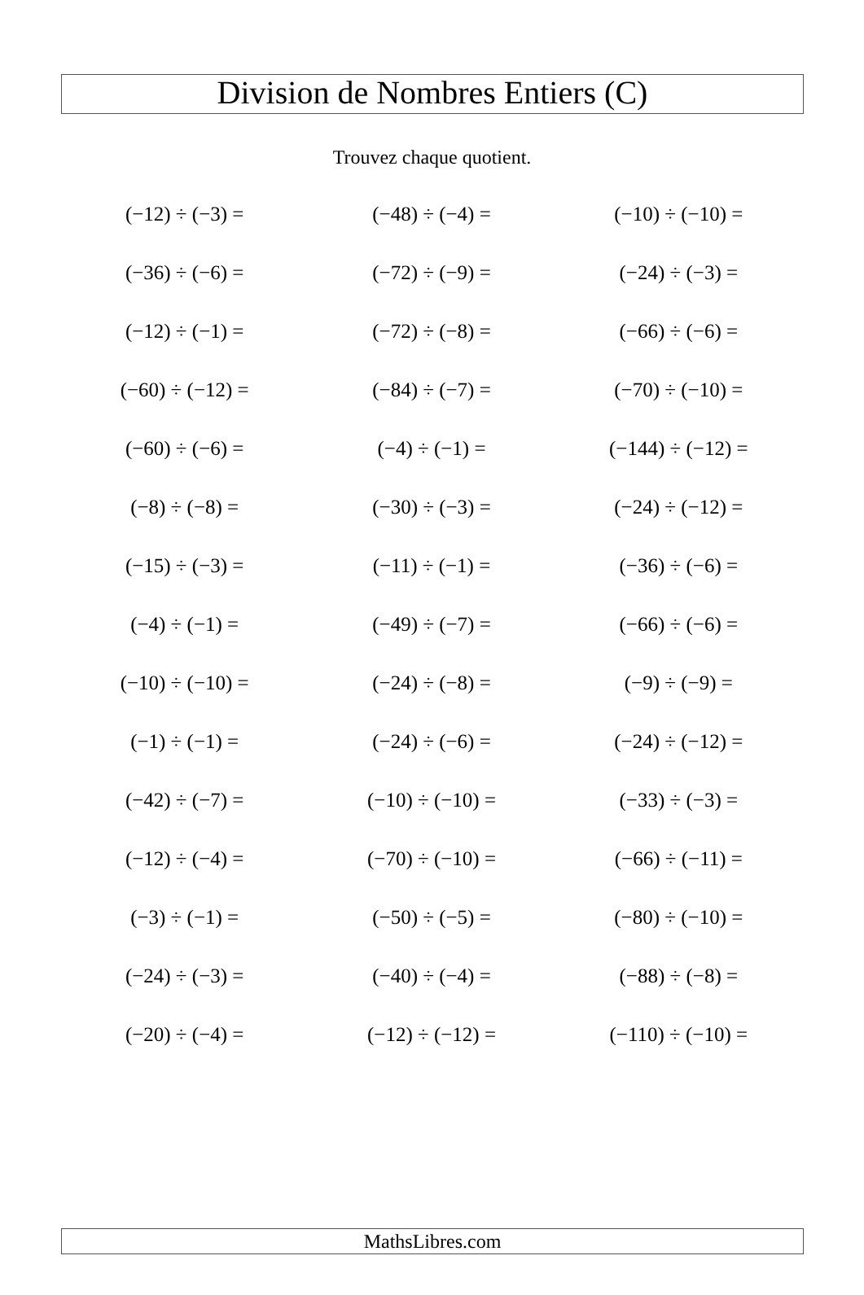Division de Nombres Entiers (C)
Trouvez chaque quotient.
| (−12) ÷ (−3) = | (−48) ÷ (−4) = | (−10) ÷ (−10) = |
| (−36) ÷ (−6) = | (−72) ÷ (−9) = | (−24) ÷ (−3) = |
| (−12) ÷ (−1) = | (−72) ÷ (−8) = | (−66) ÷ (−6) = |
| (−60) ÷ (−12) = | (−84) ÷ (−7) = | (−70) ÷ (−10) = |
| (−60) ÷ (−6) = | (−4) ÷ (−1) = | (−144) ÷ (−12) = |
| (−8) ÷ (−8) = | (−30) ÷ (−3) = | (−24) ÷ (−12) = |
| (−15) ÷ (−3) = | (−11) ÷ (−1) = | (−36) ÷ (−6) = |
| (−4) ÷ (−1) = | (−49) ÷ (−7) = | (−66) ÷ (−6) = |
| (−10) ÷ (−10) = | (−24) ÷ (−8) = | (−9) ÷ (−9) = |
| (−1) ÷ (−1) = | (−24) ÷ (−6) = | (−24) ÷ (−12) = |
| (−42) ÷ (−7) = | (−10) ÷ (−10) = | (−33) ÷ (−3) = |
| (−12) ÷ (−4) = | (−70) ÷ (−10) = | (−66) ÷ (−11) = |
| (−3) ÷ (−1) = | (−50) ÷ (−5) = | (−80) ÷ (−10) = |
| (−24) ÷ (−3) = | (−40) ÷ (−4) = | (−88) ÷ (−8) = |
| (−20) ÷ (−4) = | (−12) ÷ (−12) = | (−110) ÷ (−10) = |
MathsLibres.com